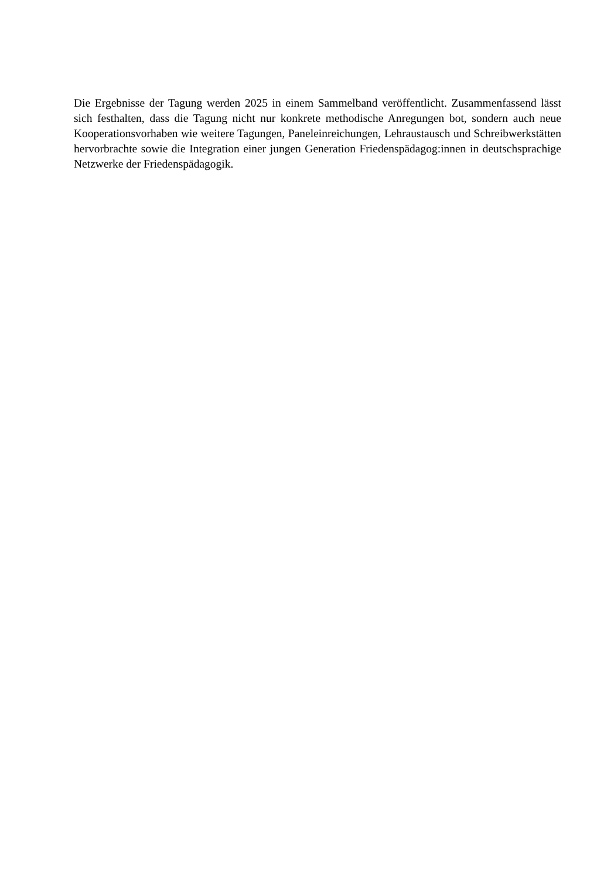Die Ergebnisse der Tagung werden 2025 in einem Sammelband veröffentlicht. Zusammenfassend lässt sich festhalten, dass die Tagung nicht nur konkrete methodische Anregungen bot, sondern auch neue Kooperationsvorhaben wie weitere Tagungen, Paneleinreichungen, Lehraustausch und Schreibwerkstätten hervorbrachte sowie die Integration einer jungen Generation Friedenspädagog:innen in deutschsprachige Netzwerke der Friedenspädagogik.